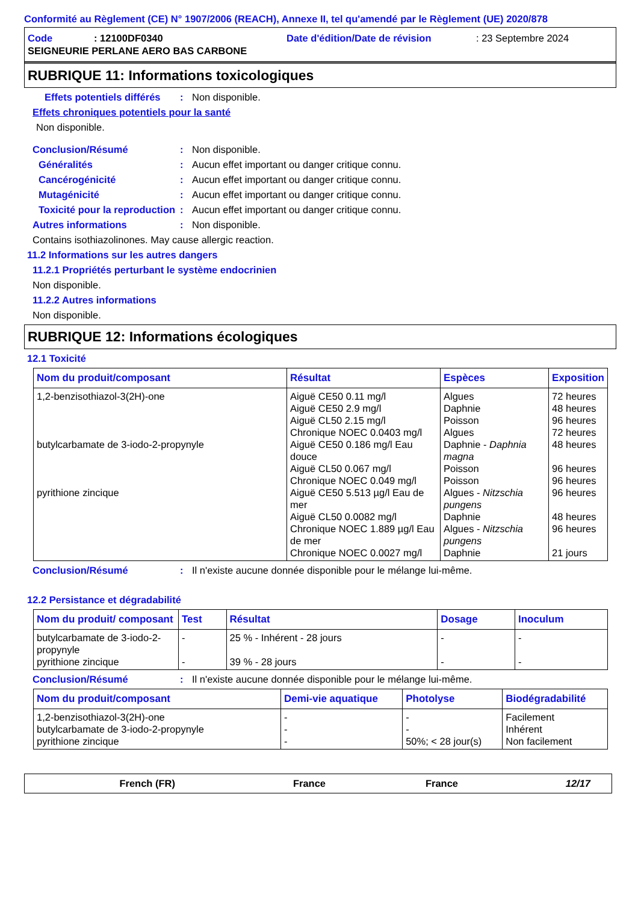Conformité au Règlement (CE) N° 1907/2006 (REACH), Annexe II, tel qu'amendé par le Règlement (UE) 2020/878
Code: 12100DF0340 Date d'édition/Date de révision: 23 Septembre 2024
SEIGNEURIE PERLANE AERO BAS CARBONE
RUBRIQUE 11: Informations toxicologiques
Effets potentiels différés: Non disponible.
Effets chroniques potentiels pour la santé
Non disponible.
Conclusion/Résumé: Non disponible.
Généralités: Aucun effet important ou danger critique connu.
Cancérogénicité: Aucun effet important ou danger critique connu.
Mutagénicité: Aucun effet important ou danger critique connu.
Toxicité pour la reproduction: Aucun effet important ou danger critique connu.
Autres informations: Non disponible.
Contains isothiazolinones. May cause allergic reaction.
11.2 Informations sur les autres dangers
11.2.1 Propriétés perturbant le système endocrinien
Non disponible.
11.2.2 Autres informations
Non disponible.
RUBRIQUE 12: Informations écologiques
12.1 Toxicité
| Nom du produit/composant | Résultat | Espèces | Exposition |
| --- | --- | --- | --- |
| 1,2-benzisothiazol-3(2H)-one butylcarbamate de 3-iodo-2-propynyle pyrithione zincique | Aiguë CE50 0.11 mg/l Aiguë CE50 2.9 mg/l Aiguë CL50 2.15 mg/l Chronique NOEC 0.0403 mg/l Aiguë CE50 0.186 mg/l Eau douce Aiguë CL50 0.067 mg/l Chronique NOEC 0.049 mg/l Aiguë CE50 5.513 µg/l Eau de mer Aiguë CL50 0.0082 mg/l Chronique NOEC 1.889 µg/l Eau de mer Chronique NOEC 0.0027 mg/l | Algues Daphnie Poisson Algues Daphnie - Daphnia magna Poisson Poisson Algues - Nitzschia pungens Daphnie Algues - Nitzschia pungens Daphnie | 72 heures 48 heures 96 heures 72 heures 48 heures 96 heures 96 heures 96 heures 48 heures 96 heures 21 jours |
Conclusion/Résumé: Il n'existe aucune donnée disponible pour le mélange lui-même.
12.2 Persistance et dégradabilité
| Nom du produit/ composant | Test | Résultat | Dosage | Inoculum |
| --- | --- | --- | --- | --- |
| butylcarbamate de 3-iodo-2-propynyle pyrithione zincique | - - | 25 % - Inhérent - 28 jours 39 % - 28 jours | - - | - - |
Conclusion/Résumé: Il n'existe aucune donnée disponible pour le mélange lui-même.
| Nom du produit/composant | Demi-vie aquatique | Photolyse | Biodégradabilité |
| --- | --- | --- | --- |
| 1,2-benzisothiazol-3(2H)-one butylcarbamate de 3-iodo-2-propynyle pyrithione zincique | - - - | - - 50%; < 28 jour(s) | Facilement Inhérent Non facilement |
French (FR) France France 12/17